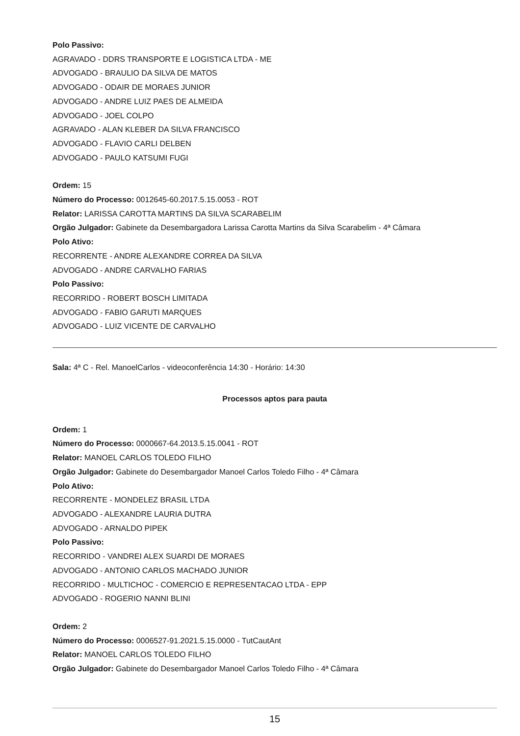Polo Passivo:
AGRAVADO - DDRS TRANSPORTE E LOGISTICA LTDA - ME
ADVOGADO - BRAULIO DA SILVA DE MATOS
ADVOGADO - ODAIR DE MORAES JUNIOR
ADVOGADO - ANDRE LUIZ PAES DE ALMEIDA
ADVOGADO - JOEL COLPO
AGRAVADO - ALAN KLEBER DA SILVA FRANCISCO
ADVOGADO - FLAVIO CARLI DELBEN
ADVOGADO - PAULO KATSUMI FUGI
Ordem: 15
Número do Processo: 0012645-60.2017.5.15.0053 - ROT
Relator: LARISSA CAROTTA MARTINS DA SILVA SCARABELIM
Orgão Julgador: Gabinete da Desembargadora Larissa Carotta Martins da Silva Scarabelim - 4ª Câmara
Polo Ativo:
RECORRENTE - ANDRE ALEXANDRE CORREA DA SILVA
ADVOGADO - ANDRE CARVALHO FARIAS
Polo Passivo:
RECORRIDO - ROBERT BOSCH LIMITADA
ADVOGADO - FABIO GARUTI MARQUES
ADVOGADO - LUIZ VICENTE DE CARVALHO
Sala: 4ª C - Rel. ManoelCarlos - videoconferência 14:30 - Horário: 14:30
Processos aptos para pauta
Ordem: 1
Número do Processo: 0000667-64.2013.5.15.0041 - ROT
Relator: MANOEL CARLOS TOLEDO FILHO
Orgão Julgador: Gabinete do Desembargador Manoel Carlos Toledo Filho - 4ª Câmara
Polo Ativo:
RECORRENTE - MONDELEZ BRASIL LTDA
ADVOGADO - ALEXANDRE LAURIA DUTRA
ADVOGADO - ARNALDO PIPEK
Polo Passivo:
RECORRIDO - VANDREI ALEX SUARDI DE MORAES
ADVOGADO - ANTONIO CARLOS MACHADO JUNIOR
RECORRIDO - MULTICHOC - COMERCIO E REPRESENTACAO LTDA - EPP
ADVOGADO - ROGERIO NANNI BLINI
Ordem: 2
Número do Processo: 0006527-91.2021.5.15.0000 - TutCautAnt
Relator: MANOEL CARLOS TOLEDO FILHO
Orgão Julgador: Gabinete do Desembargador Manoel Carlos Toledo Filho - 4ª Câmara
15